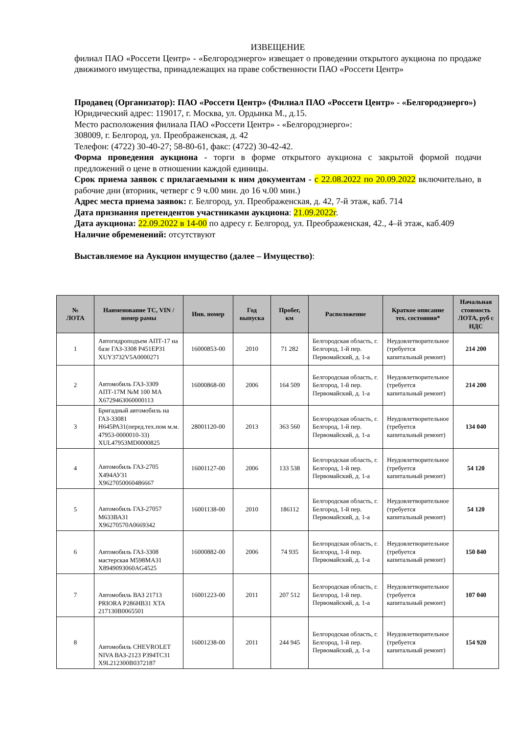ИЗВЕЩЕНИЕ
филиал ПАО «Россети Центр» - «Белгородэнерго» извещает о проведении открытого аукциона по продаже движимого имущества, принадлежащих на праве собственности ПАО «Россети Центр»
Продавец (Организатор): ПАО «Россети Центр» (Филиал ПАО «Россети Центр» - «Белгородэнерго»)
Юридический адрес: 119017, г. Москва, ул. Ордынка М., д.15.
Место расположения филиала ПАО «Россети Центр» - «Белгородэнерго»:
308009, г. Белгород, ул. Преображенская, д. 42
Телефон: (4722) 30-40-27; 58-80-61, факс: (4722) 30-42-42.
Форма проведения аукциона - торги в форме открытого аукциона с закрытой формой подачи предложений о цене в отношении каждой единицы.
Срок приема заявок с прилагаемыми к ним документам - с 22.08.2022 по 20.09.2022 включительно, в рабочие дни (вторник, четверг с 9 ч.00 мин. до 16 ч.00 мин.)
Адрес места приема заявок: г. Белгород, ул. Преображенская, д. 42, 7-й этаж, каб. 714
Дата признания претендентов участниками аукциона: 21.09.2022г.
Дата аукциона: 22.09.2022 в 14-00 по адресу г. Белгород, ул. Преображенская, 42., 4–й этаж, каб.409
Наличие обременений: отсутствуют
Выставляемое на Аукцион имущество (далее – Имущество):
| № ЛОТА | Наименование ТС, VIN / номер рамы | Инв. номер | Год выпуска | Пробег, км | Расположение | Краткое описание тех. состояния* | Начальная стоимость ЛОТА, руб с НДС |
| --- | --- | --- | --- | --- | --- | --- | --- |
| 1 | Автогидроподъем АПТ-17 на базе ГАЗ-3308 Р451ЕР31 XUY3732V5A0000271 | 16000853-00 | 2010 | 71 282 | Белгородская область, г. Белгород, 1-й пер. Первомайский, д. 1-а | Неудовлетворительное (требуется капитальный ремонт) | 214 200 |
| 2 | Автомобиль ГАЗ-3309 АПТ-17М №М 100 МА X6729463060000113 | 16000868-00 | 2006 | 164 509 | Белгородская область, г. Белгород, 1-й пер. Первомайский, д. 1-а | Неудовлетворительное (требуется капитальный ремонт) | 214 200 |
| 3 | Бригадный автомобиль на ГАЗ-33081 Н645РА31(перед.тех.пом м.м. 47953-0000010-33) XUL47953MD0000825 | 28001120-00 | 2013 | 363 560 | Белгородская область, г. Белгород, 1-й пер. Первомайский, д. 1-а | Неудовлетворительное (требуется капитальный ремонт) | 134 040 |
| 4 | Автомобиль ГАЗ-2705 Х494АУ31 X9627050060486667 | 16001127-00 | 2006 | 133 538 | Белгородская область, г. Белгород, 1-й пер. Первомайский, д. 1-а | Неудовлетворительное (требуется капитальный ремонт) | 54 120 |
| 5 | Автомобиль ГАЗ-27057 М633ВА31 X96270570A0669342 | 16001138-00 | 2010 | 186112 | Белгородская область, г. Белгород, 1-й пер. Первомайский, д. 1-а | Неудовлетворительное (требуется капитальный ремонт) | 54 120 |
| 6 | Автомобиль ГАЗ-3308 мастерская М598МА31 X8949093060AG4525 | 16000882-00 | 2006 | 74 935 | Белгородская область, г. Белгород, 1-й пер. Первомайский, д. 1-а | Неудовлетворительное (требуется капитальный ремонт) | 150 840 |
| 7 | Автомобиль ВАЗ 21713 PRIORA Р286НВ31 XTA 217130B0065501 | 16001223-00 | 2011 | 207 512 | Белгородская область, г. Белгород, 1-й пер. Первомайский, д. 1-а | Неудовлетворительное (требуется капитальный ремонт) | 107 040 |
| 8 | Автомобиль CHEVROLET NIVA ВАЗ-2123 Р394ТС31 X9L212300B0372187 | 16001238-00 | 2011 | 244 945 | Белгородская область, г. Белгород, 1-й пер. Первомайский, д. 1-а | Неудовлетворительное (требуется капитальный ремонт) | 154 920 |